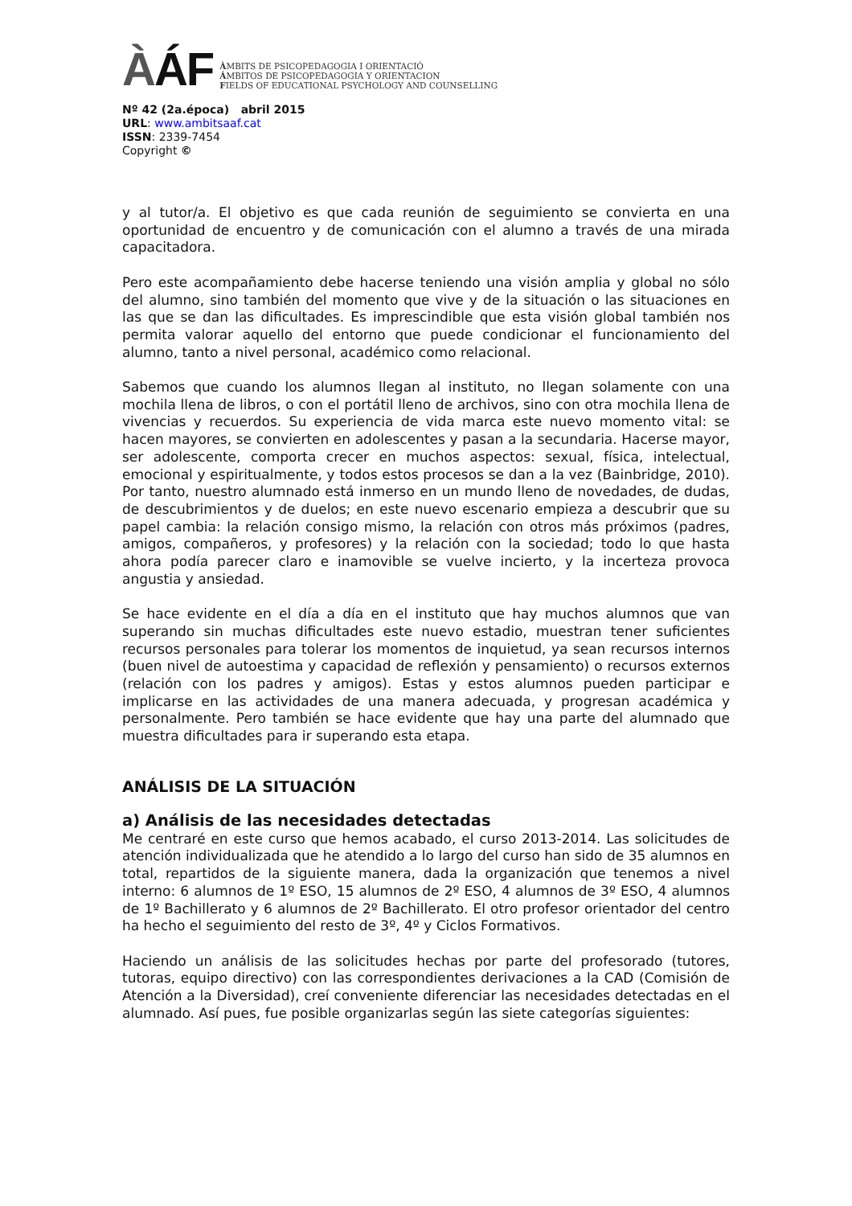ÀÁF
ÀMBITS DE PSICOPEDAGOGIA I ORIENTACIÓ
ÁMBITOS DE PSICOPEDAGOGIA Y ORIENTACION
FIELDS OF EDUCATIONAL PSYCHOLOGY AND COUNSELLING
Nº 42 (2a.época) abril 2015
URL: www.ambitsaaf.cat
ISSN: 2339-7454
Copyright ©
y al tutor/a. El objetivo es que cada reunión de seguimiento se convierta en una oportunidad de encuentro y de comunicación con el alumno a través de una mirada capacitadora.
Pero este acompañamiento debe hacerse teniendo una visión amplia y global no sólo del alumno, sino también del momento que vive y de la situación o las situaciones en las que se dan las dificultades. Es imprescindible que esta visión global también nos permita valorar aquello del entorno que puede condicionar el funcionamiento del alumno, tanto a nivel personal, académico como relacional.
Sabemos que cuando los alumnos llegan al instituto, no llegan solamente con una mochila llena de libros, o con el portátil lleno de archivos, sino con otra mochila llena de vivencias y recuerdos. Su experiencia de vida marca este nuevo momento vital: se hacen mayores, se convierten en adolescentes y pasan a la secundaria. Hacerse mayor, ser adolescente, comporta crecer en muchos aspectos: sexual, física, intelectual, emocional y espiritualmente, y todos estos procesos se dan a la vez (Bainbridge, 2010). Por tanto, nuestro alumnado está inmerso en un mundo lleno de novedades, de dudas, de descubrimientos y de duelos; en este nuevo escenario empieza a descubrir que su papel cambia: la relación consigo mismo, la relación con otros más próximos (padres, amigos, compañeros, y profesores) y la relación con la sociedad; todo lo que hasta ahora podía parecer claro e inamovible se vuelve incierto, y la incerteza provoca angustia y ansiedad.
Se hace evidente en el día a día en el instituto que hay muchos alumnos que van superando sin muchas dificultades este nuevo estadio, muestran tener suficientes recursos personales para tolerar los momentos de inquietud, ya sean recursos internos (buen nivel de autoestima y capacidad de reflexión y pensamiento) o recursos externos (relación con los padres y amigos). Estas y estos alumnos pueden participar e implicarse en las actividades de una manera adecuada, y progresan académica y personalmente. Pero también se hace evidente que hay una parte del alumnado que muestra dificultades para ir superando esta etapa.
ANÁLISIS DE LA SITUACIÓN
a) Análisis de las necesidades detectadas
Me centraré en este curso que hemos acabado, el curso 2013-2014. Las solicitudes de atención individualizada que he atendido a lo largo del curso han sido de 35 alumnos en total, repartidos de la siguiente manera, dada la organización que tenemos a nivel interno: 6 alumnos de 1º ESO, 15 alumnos de 2º ESO, 4 alumnos de 3º ESO, 4 alumnos de 1º Bachillerato y 6 alumnos de 2º Bachillerato. El otro profesor orientador del centro ha hecho el seguimiento del resto de 3º, 4º y Ciclos Formativos.
Haciendo un análisis de las solicitudes hechas por parte del profesorado (tutores, tutoras, equipo directivo) con las correspondientes derivaciones a la CAD (Comisión de Atención a la Diversidad), creí conveniente diferenciar las necesidades detectadas en el alumnado. Así pues, fue posible organizarlas según las siete categorías siguientes: